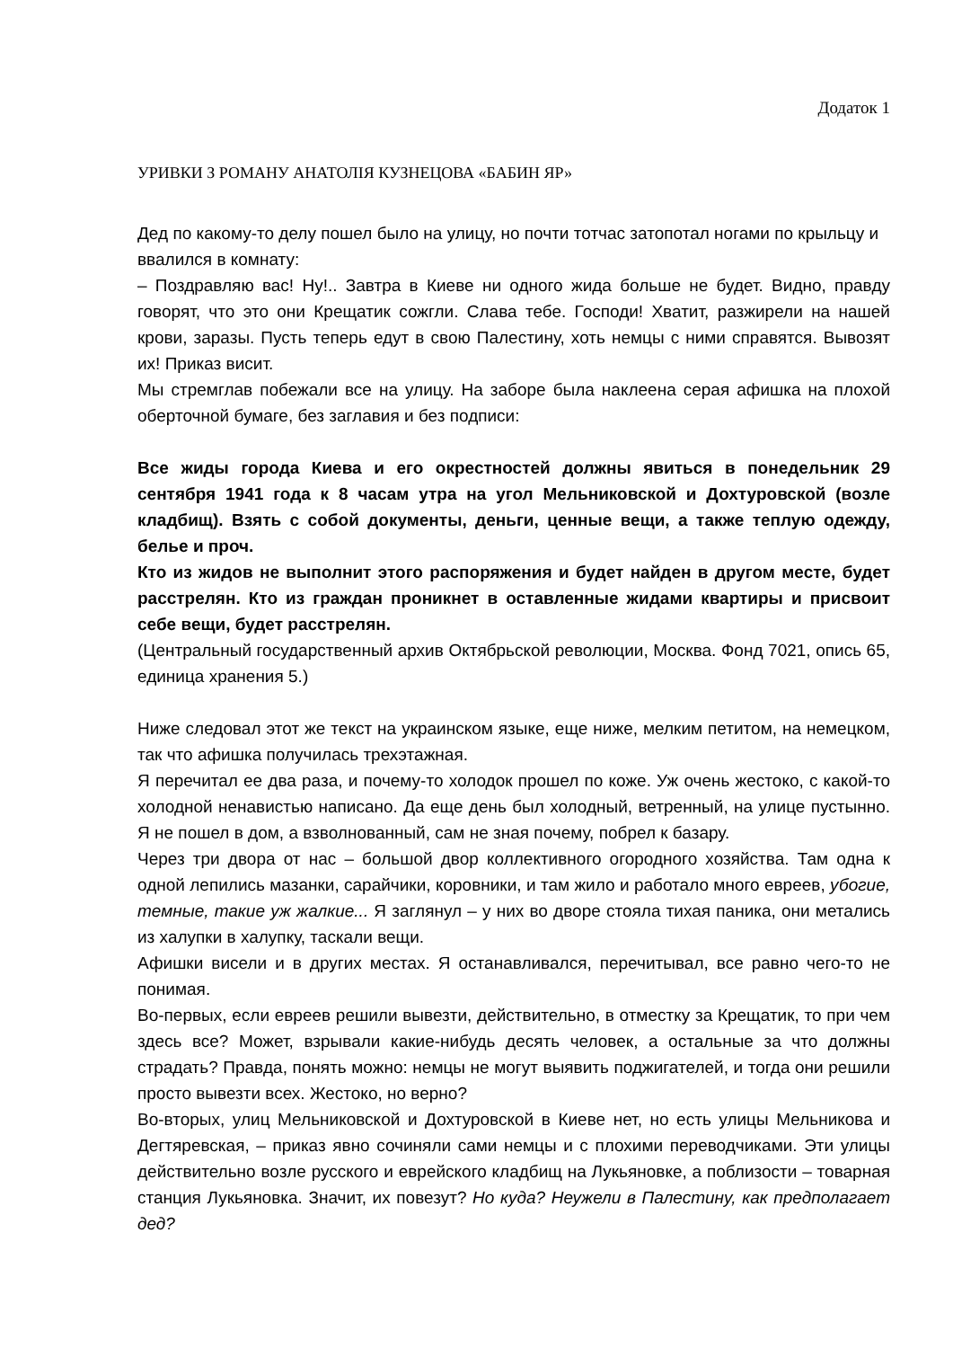Додаток 1
УРИВКИ З РОМАНУ АНАТОЛІЯ КУЗНЕЦОВА «БАБИН ЯР»
Дед по какому-то делу пошел было на улицу, но почти тотчас затопотал ногами по крыльцу и ввалился в комнату:
– Поздравляю вас! Ну!.. Завтра в Киеве ни одного жида больше не будет. Видно, правду говорят, что это они Крещатик сожгли. Слава тебе. Господи! Хватит, разжирели на нашей крови, заразы. Пусть теперь едут в свою Палестину, хоть немцы с ними справятся. Вывозят их! Приказ висит.
Мы стремглав побежали все на улицу. На заборе была наклеена серая афишка на плохой оберточной бумаге, без заглавия и без подписи:
Все жиды города Киева и его окрестностей должны явиться в понедельник 29 сентября 1941 года к 8 часам утра на угол Мельниковской и Дохтуровской (возле кладбищ). Взять с собой документы, деньги, ценные вещи, а также теплую одежду, белье и проч.
Кто из жидов не выполнит этого распоряжения и будет найден в другом месте, будет расстрелян. Кто из граждан проникнет в оставленные жидами квартиры и присвоит себе вещи, будет расстрелян.
(Центральный государственный архив Октябрьской революции, Москва. Фонд 7021, опись 65, единица хранения 5.)
Ниже следовал этот же текст на украинском языке, еще ниже, мелким петитом, на немецком, так что афишка получилась трехэтажная.
Я перечитал ее два раза, и почему-то холодок прошел по коже. Уж очень жестоко, с какой-то холодной ненавистью написано. Да еще день был холодный, ветренный, на улице пустынно. Я не пошел в дом, а взволнованный, сам не зная почему, побрел к базару.
Через три двора от нас – большой двор коллективного огородного хозяйства. Там одна к одной лепились мазанки, сарайчики, коровники, и там жило и работало много евреев, убогие, темные, такие уж жалкие... Я заглянул – у них во дворе стояла тихая паника, они метались из халупки в халупку, таскали вещи.
Афишки висели и в других местах. Я останавливался, перечитывал, все равно чего-то не понимая.
Во-первых, если евреев решили вывезти, действительно, в отместку за Крещатик, то при чем здесь все? Может, взрывали какие-нибудь десять человек, а остальные за что должны страдать? Правда, понять можно: немцы не могут выявить поджигателей, и тогда они решили просто вывезти всех. Жестоко, но верно?
Во-вторых, улиц Мельниковской и Дохтуровской в Киеве нет, но есть улицы Мельникова и Дегтяревская, – приказ явно сочиняли сами немцы и с плохими переводчиками. Эти улицы действительно возле русского и еврейского кладбищ на Лукьяновке, а поблизости – товарная станция Лукьяновка. Значит, их повезут? Но куда? Неужели в Палестину, как предполагает дед?